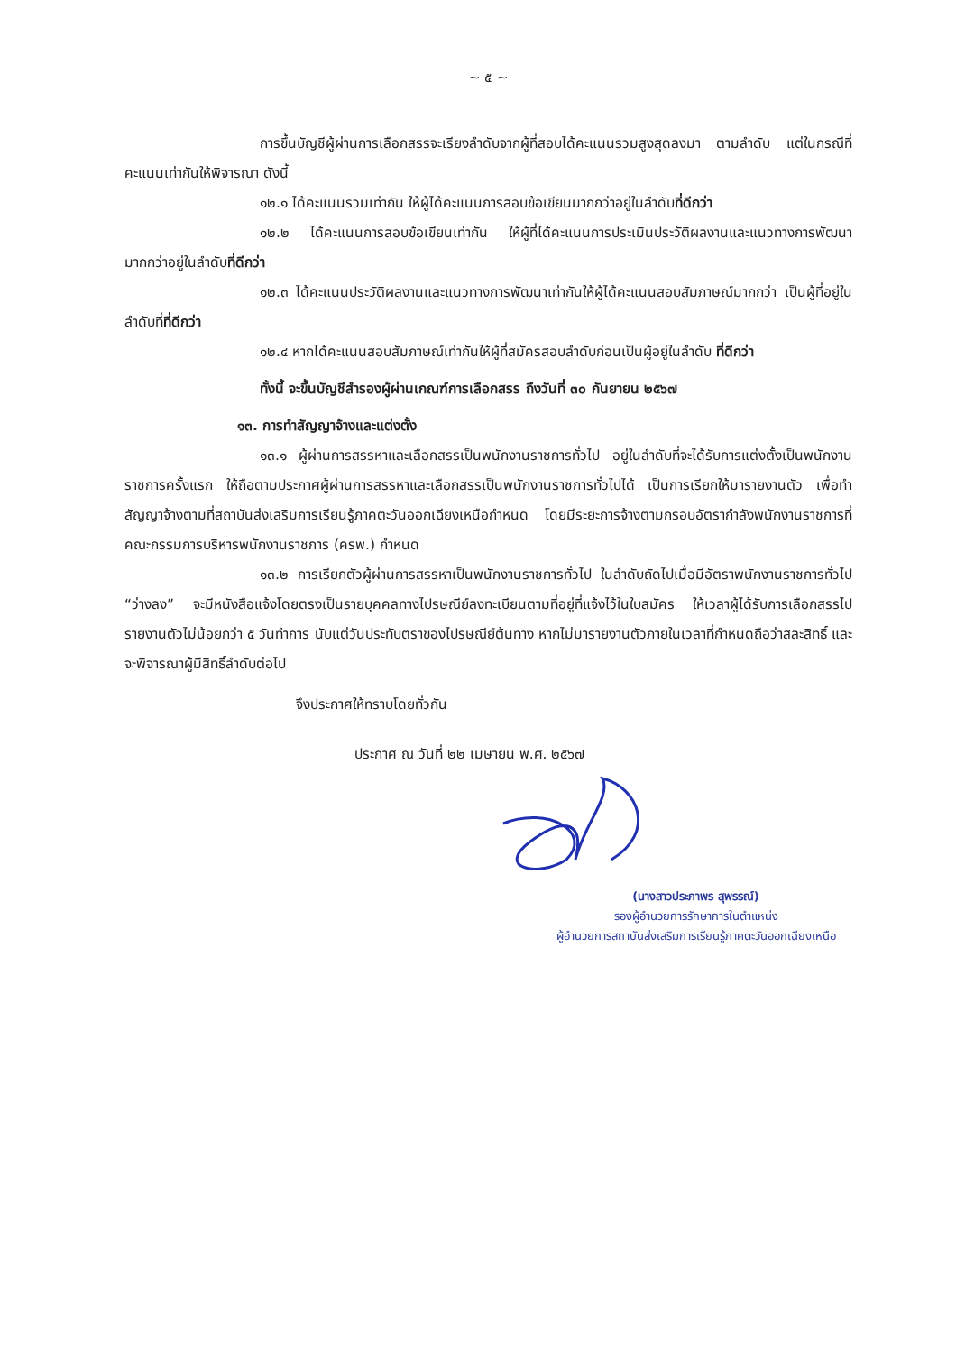~ ๕ ~
การขึ้นบัญชีผู้ผ่านการเลือกสรรจะเรียงลำดับจากผู้ที่สอบได้คะแนนรวมสูงสุดลงมา ตามลำดับ แต่ในกรณีที่คะแนนเท่ากันให้พิจารณา ดังนี้
๑๒.๑ ได้คะแนนรวมเท่ากัน ให้ผู้ได้คะแนนการสอบข้อเขียนมากกว่าอยู่ในลำดับที่ดีกว่า
๑๒.๒ ได้คะแนนการสอบข้อเขียนเท่ากัน ให้ผู้ที่ได้คะแนนการประเมินประวัติผลงานและแนวทางการพัฒนา มากกว่าอยู่ในลำดับที่ดีกว่า
๑๒.๓ ได้คะแนนประวัติผลงานและแนวทางการพัฒนาเท่ากันให้ผู้ได้คะแนนสอบสัมภาษณ์มากกว่า เป็นผู้ที่อยู่ในลำดับที่ที่ดีกว่า
๑๒.๔ หากได้คะแนนสอบสัมภาษณ์เท่ากันให้ผู้ที่สมัครสอบลำดับก่อนเป็นผู้อยู่ในลำดับ ที่ดีกว่า
ทั้งนี้ จะขึ้นบัญชีสำรองผู้ผ่านเกณฑ์การเลือกสรร ถึงวันที่ ๓๐ กันยายน ๒๕๖๗
๑๓. การทำสัญญาจ้างและแต่งตั้ง
๑๓.๑ ผู้ผ่านการสรรหาและเลือกสรรเป็นพนักงานราชการทั่วไป อยู่ในลำดับที่จะได้รับการแต่งตั้งเป็นพนักงานราชการครั้งแรก ให้ถือตามประกาศผู้ผ่านการสรรหาและเลือกสรรเป็นพนักงานราชการทั่วไปได้ เป็นการเรียกให้มารายงานตัว เพื่อทำสัญญาจ้างตามที่สถาบันส่งเสริมการเรียนรู้ภาคตะวันออกเฉียงเหนือกำหนด โดยมีระยะการจ้างตามกรอบอัตรากำลังพนักงานราชการที่คณะกรรมการบริหารพนักงานราชการ (ครพ.) กำหนด
๑๓.๒ การเรียกตัวผู้ผ่านการสรรหาเป็นพนักงานราชการทั่วไป ในลำดับถัดไปเมื่อมีอัตราพนักงานราชการทั่วไป “ว่างลง” จะมีหนังสือแจ้งโดยตรงเป็นรายบุคคลทางไปรษณีย์ลงทะเบียนตามที่อยู่ที่แจ้งไว้ในใบสมัคร ให้เวลาผู้ได้รับการเลือกสรรไปรายงานตัวไม่น้อยกว่า ๕ วันทำการ นับแต่วันประทับตราของไปรษณีย์ต้นทาง หากไม่มารายงานตัวภายในเวลาที่กำหนดถือว่าสละสิทธิ์ และจะพิจารณาผู้มีสิทธิ์ลำดับต่อไป
จึงประกาศให้ทราบโดยทั่วกัน
ประกาศ ณ วันที่ ๒๒ เมษายน พ.ศ. ๒๕๖๗
(นางสาวประภาพร สุพรรณ์)
รองผู้อำนวยการรักษาการในตำแหน่ง
ผู้อำนวยการสถาบันส่งเสริมการเรียนรู้ภาคตะวันออกเฉียงเหนือ